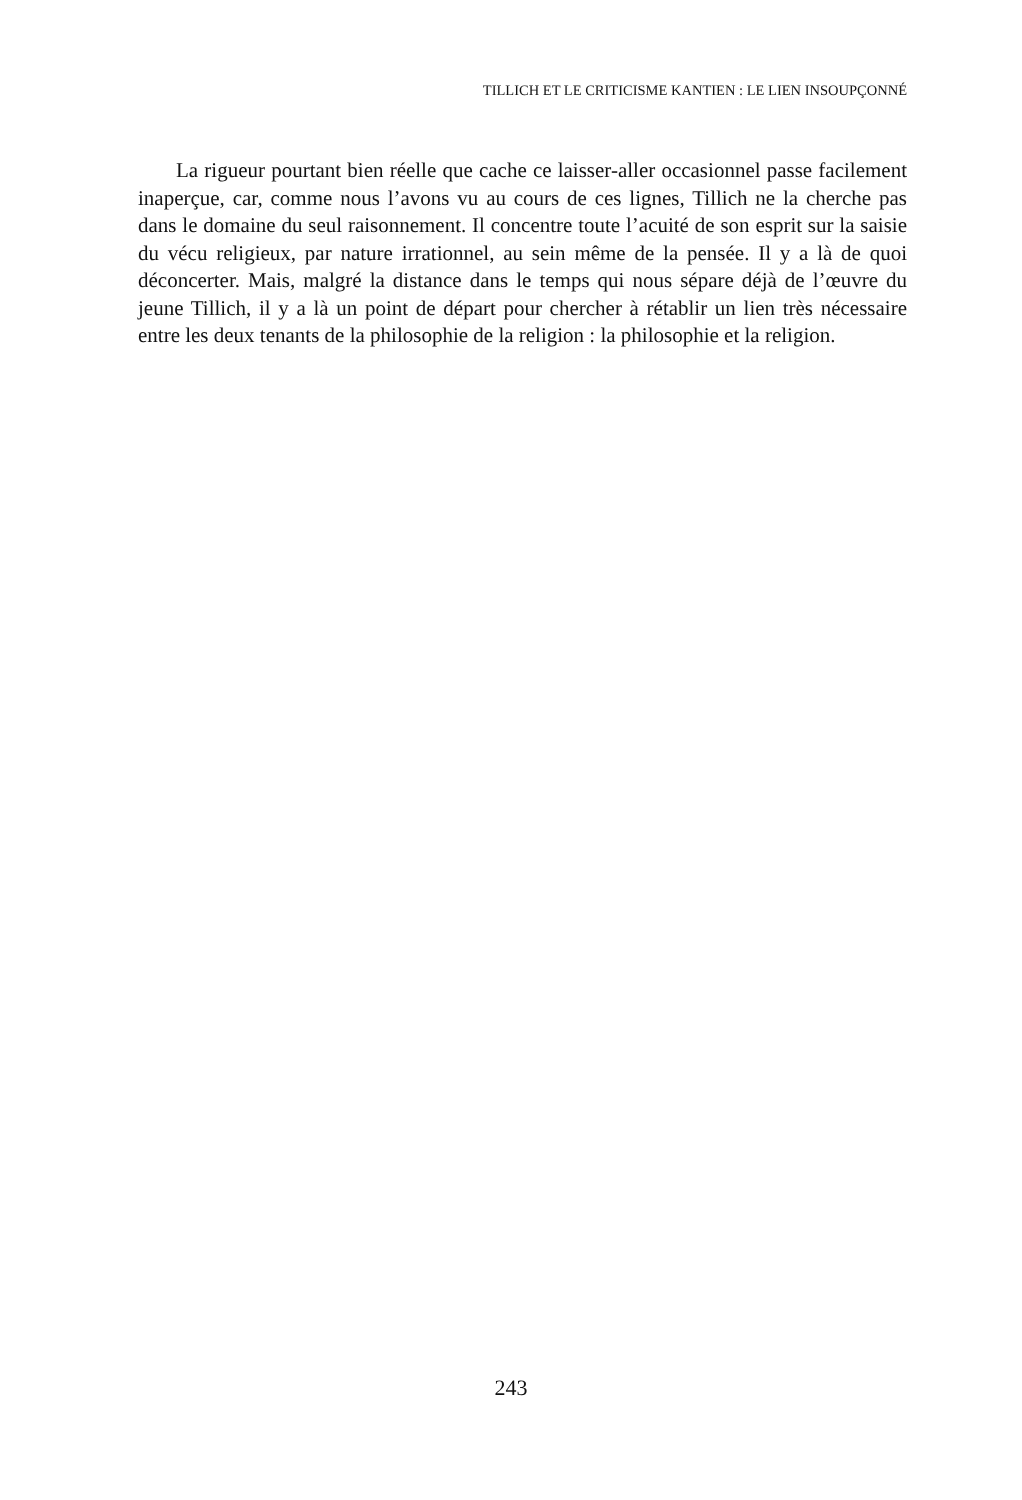TILLICH ET LE CRITICISME KANTIEN : LE LIEN INSOUPÇONNÉ
La rigueur pourtant bien réelle que cache ce laisser-aller occasionnel passe facilement inaperçue, car, comme nous l’avons vu au cours de ces lignes, Tillich ne la cherche pas dans le domaine du seul raisonnement. Il concentre toute l’acuité de son esprit sur la saisie du vécu religieux, par nature irrationnel, au sein même de la pensée. Il y a là de quoi déconcerter. Mais, malgré la distance dans le temps qui nous sépare déjà de l’œuvre du jeune Tillich, il y a là un point de départ pour chercher à rétablir un lien très nécessaire entre les deux tenants de la philosophie de la religion : la philosophie et la religion.
243